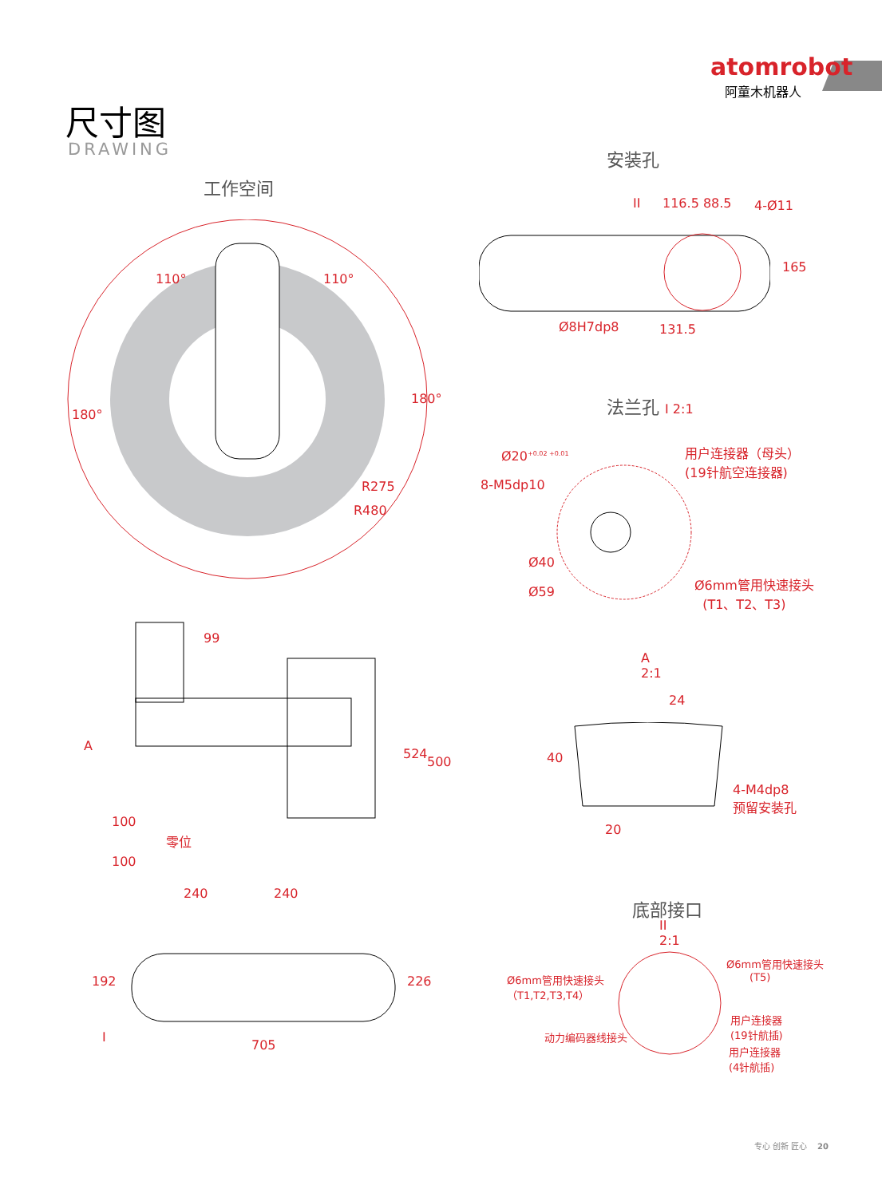atomrobot
阿童木机器人
尺寸图
DRAWING
工作空间
180°
180°
110° 110°
R275
R480
安装孔
II 116.5 88.5 4-Ø11
165
Ø8H7dp8 131.5
法兰孔 I 2:1
Ø20<sup>+0.02 +0.01</sup>
用户连接器（母头）
(19针航空连接器)
8-M5dp10
Ø40
Ø59
Ø6mm管用快速接头
(T1、T2、T3)
A
99
524
500
100
100
零位
240 240
192 226
I
705
A
2:1
24
40
4-M4dp8
预留安装孔
20
底部接口
II
2:1
Ø6mm管用快速接头
（T1,T2,T3,T4）
Ø6mm管用快速接头
(T5)
用户连接器
(19针航插)
动力编码器线接头
用户连接器
(4针航插)
专心 创新 匠心 20